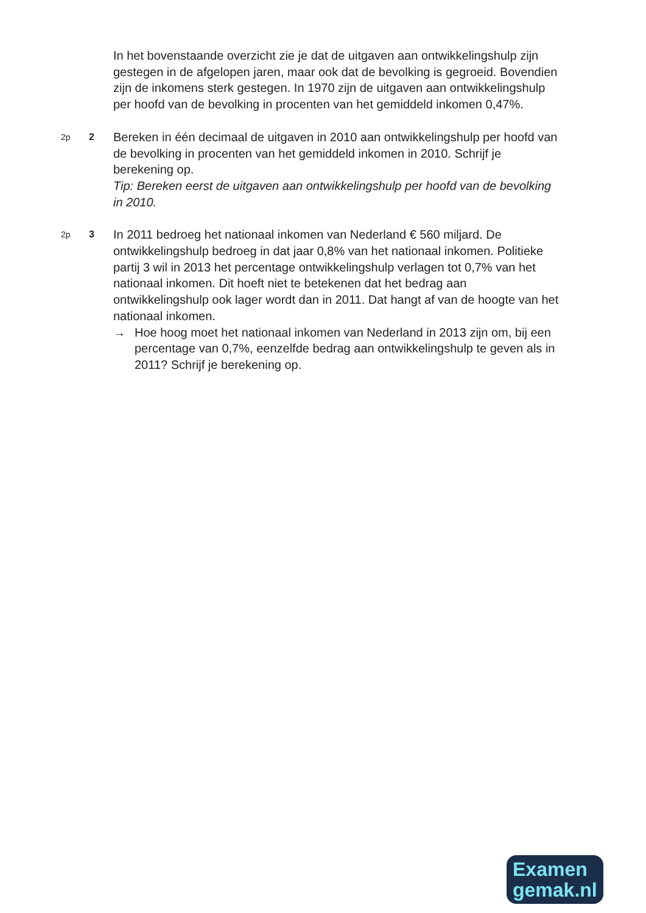In het bovenstaande overzicht zie je dat de uitgaven aan ontwikkelingshulp zijn gestegen in de afgelopen jaren, maar ook dat de bevolking is gegroeid. Bovendien zijn de inkomens sterk gestegen. In 1970 zijn de uitgaven aan ontwikkelingshulp per hoofd van de bevolking in procenten van het gemiddeld inkomen 0,47%.
2p 2
Bereken in één decimaal de uitgaven in 2010 aan ontwikkelingshulp per hoofd van de bevolking in procenten van het gemiddeld inkomen in 2010. Schrijf je berekening op.
Tip: Bereken eerst de uitgaven aan ontwikkelingshulp per hoofd van de bevolking in 2010.
2p 3
In 2011 bedroeg het nationaal inkomen van Nederland € 560 miljard. De ontwikkelingshulp bedroeg in dat jaar 0,8% van het nationaal inkomen. Politieke partij 3 wil in 2013 het percentage ontwikkelingshulp verlagen tot 0,7% van het nationaal inkomen. Dit hoeft niet te betekenen dat het bedrag aan ontwikkelingshulp ook lager wordt dan in 2011. Dat hangt af van de hoogte van het nationaal inkomen.
→ Hoe hoog moet het nationaal inkomen van Nederland in 2013 zijn om, bij een percentage van 0,7%, eenzelfde bedrag aan ontwikkelingshulp te geven als in 2011? Schrijf je berekening op.
Examen
gemak.nl